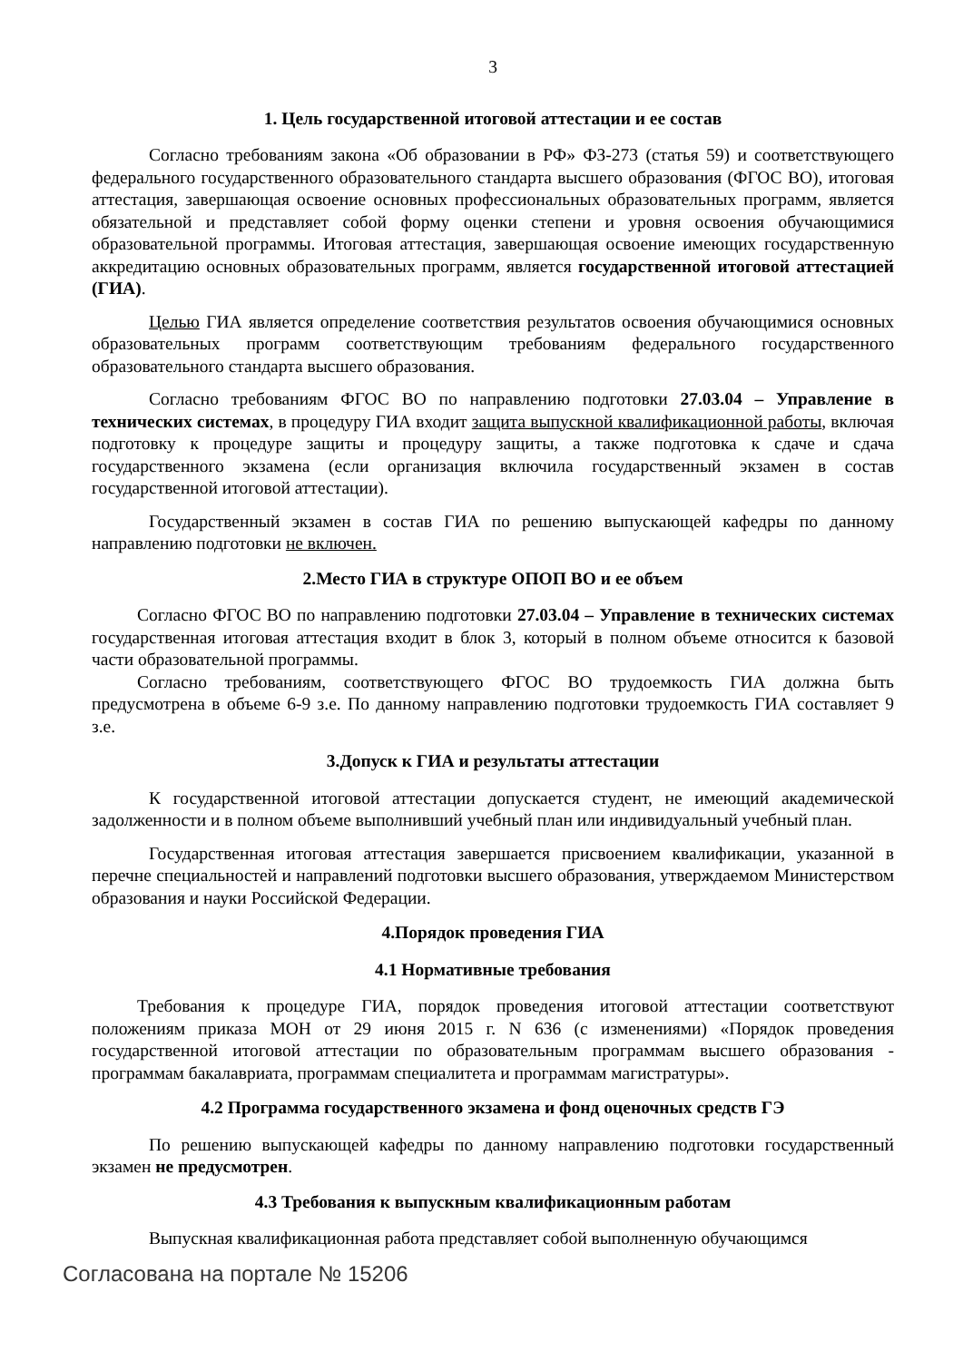3
1. Цель государственной итоговой аттестации и ее состав
Согласно требованиям закона «Об образовании в РФ» ФЗ-273 (статья 59) и соответствующего федерального государственного образовательного стандарта высшего образования (ФГОС ВО), итоговая аттестация, завершающая освоение основных профессиональных образовательных программ, является обязательной и представляет собой форму оценки степени и уровня освоения обучающимися образовательной программы. Итоговая аттестация, завершающая освоение имеющих государственную аккредитацию основных образовательных программ, является государственной итоговой аттестацией (ГИА).
Целью ГИА является определение соответствия результатов освоения обучающимися основных образовательных программ соответствующим требованиям федерального государственного образовательного стандарта высшего образования.
Согласно требованиям ФГОС ВО по направлению подготовки 27.03.04 – Управление в технических системах, в процедуру ГИА входит защита выпускной квалификационной работы, включая подготовку к процедуре защиты и процедуру защиты, а также подготовка к сдаче и сдача государственного экзамена (если организация включила государственный экзамен в состав государственной итоговой аттестации).
Государственный экзамен в состав ГИА по решению выпускающей кафедры по данному направлению подготовки не включен.
2.Место ГИА в структуре ОПОП ВО и ее объем
Согласно ФГОС ВО по направлению подготовки 27.03.04 – Управление в технических системах государственная итоговая аттестация входит в блок 3, который в полном объеме относится к базовой части образовательной программы.
Согласно требованиям, соответствующего ФГОС ВО трудоемкость ГИА должна быть предусмотрена в объеме 6-9 з.е. По данному направлению подготовки трудоемкость ГИА составляет 9 з.е.
3.Допуск к ГИА и результаты аттестации
К государственной итоговой аттестации допускается студент, не имеющий академической задолженности и в полном объеме выполнивший учебный план или индивидуальный учебный план.
Государственная итоговая аттестация завершается присвоением квалификации, указанной в перечне специальностей и направлений подготовки высшего образования, утверждаемом Министерством образования и науки Российской Федерации.
4.Порядок проведения ГИА
4.1 Нормативные требования
Требования к процедуре ГИА, порядок проведения итоговой аттестации соответствуют положениям приказа МОН от 29 июня 2015 г. N 636 (с изменениями) «Порядок проведения государственной итоговой аттестации по образовательным программам высшего образования - программам бакалавриата, программам специалитета и программам магистратуры».
4.2 Программа государственного экзамена и фонд оценочных средств ГЭ
По решению выпускающей кафедры по данному направлению подготовки государственный экзамен не предусмотрен.
4.3 Требования к выпускным квалификационным работам
Выпускная квалификационная работа представляет собой выполненную обучающимся
Согласована на портале № 15206